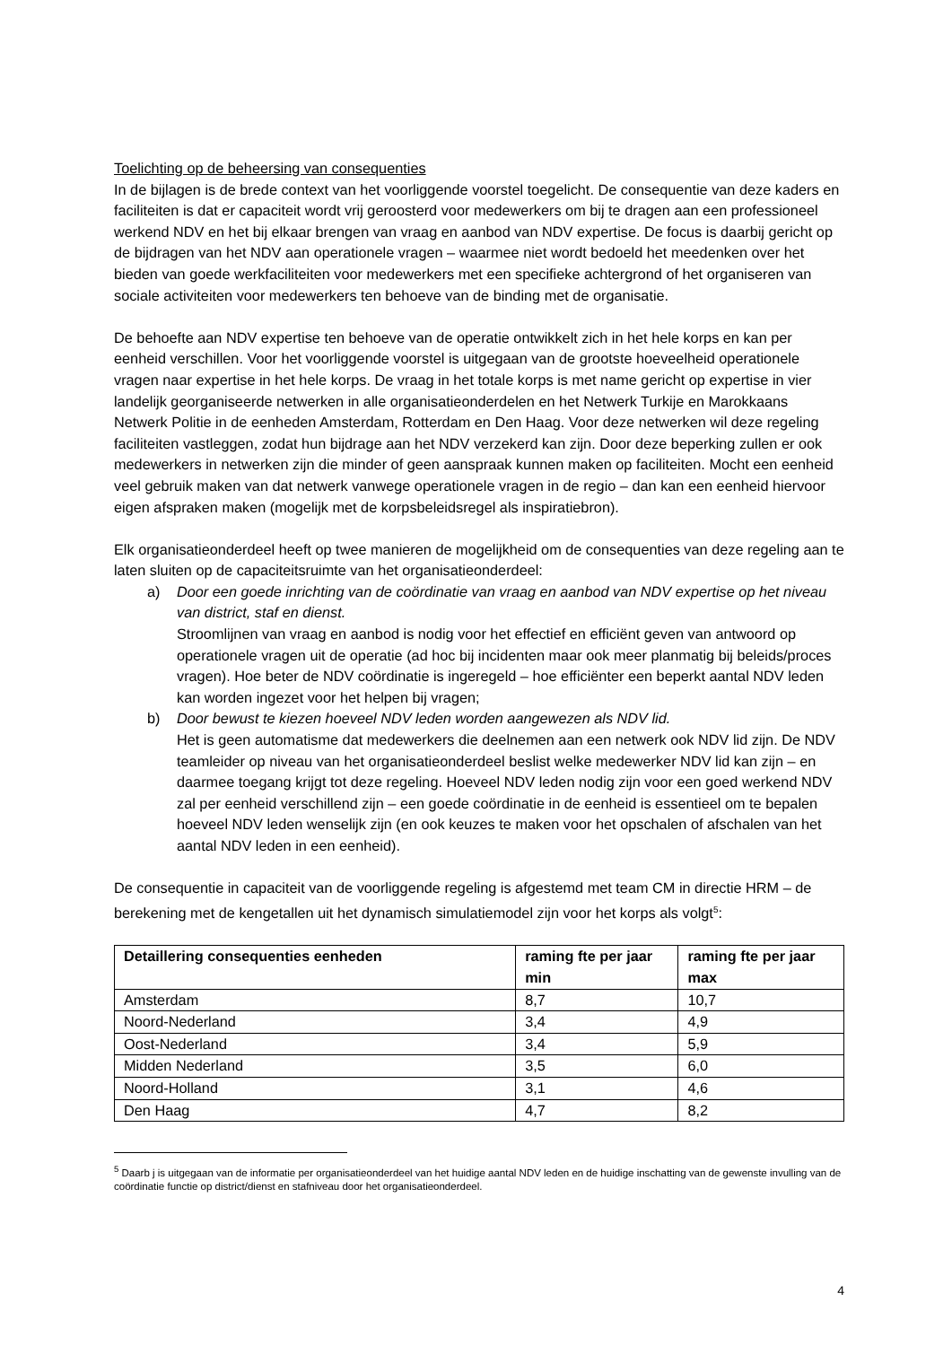Toelichting op de beheersing van consequenties
In de bijlagen is de brede context van het voorliggende voorstel toegelicht. De consequentie van deze kaders en faciliteiten is dat er capaciteit wordt vrij geroosterd voor medewerkers om bij te dragen aan een professioneel werkend NDV en het bij elkaar brengen van vraag en aanbod van NDV expertise. De focus is daarbij gericht op de bijdragen van het NDV aan operationele vragen – waarmee niet wordt bedoeld het meedenken over het bieden van goede werkfaciliteiten voor medewerkers met een specifieke achtergrond of het organiseren van sociale activiteiten voor medewerkers ten behoeve van de binding met de organisatie.
De behoefte aan NDV expertise ten behoeve van de operatie ontwikkelt zich in het hele korps en kan per eenheid verschillen. Voor het voorliggende voorstel is uitgegaan van de grootste hoeveelheid operationele vragen naar expertise in het hele korps. De vraag in het totale korps is met name gericht op expertise in vier landelijk georganiseerde netwerken in alle organisatieonderdelen en het Netwerk Turkije en Marokkaans Netwerk Politie in de eenheden Amsterdam, Rotterdam en Den Haag. Voor deze netwerken wil deze regeling faciliteiten vastleggen, zodat hun bijdrage aan het NDV verzekerd kan zijn. Door deze beperking zullen er ook medewerkers in netwerken zijn die minder of geen aanspraak kunnen maken op faciliteiten. Mocht een eenheid veel gebruik maken van dat netwerk vanwege operationele vragen in de regio – dan kan een eenheid hiervoor eigen afspraken maken (mogelijk met de korpsbeleidsregel als inspiratiebron).
Elk organisatieonderdeel heeft op twee manieren de mogelijkheid om de consequenties van deze regeling aan te laten sluiten op de capaciteitsruimte van het organisatieonderdeel:
a) Door een goede inrichting van de coördinatie van vraag en aanbod van NDV expertise op het niveau van district, staf en dienst.
Stroomlijnen van vraag en aanbod is nodig voor het effectief en efficiënt geven van antwoord op operationele vragen uit de operatie (ad hoc bij incidenten maar ook meer planmatig bij beleids/proces vragen). Hoe beter de NDV coördinatie is ingeregeld – hoe efficiënter een beperkt aantal NDV leden kan worden ingezet voor het helpen bij vragen;
b) Door bewust te kiezen hoeveel NDV leden worden aangewezen als NDV lid.
Het is geen automatisme dat medewerkers die deelnemen aan een netwerk ook NDV lid zijn. De NDV teamleider op niveau van het organisatieonderdeel beslist welke medewerker NDV lid kan zijn – en daarmee toegang krijgt tot deze regeling. Hoeveel NDV leden nodig zijn voor een goed werkend NDV zal per eenheid verschillend zijn – een goede coördinatie in de eenheid is essentieel om te bepalen hoeveel NDV leden wenselijk zijn (en ook keuzes te maken voor het opschalen of afschalen van het aantal NDV leden in een eenheid).
De consequentie in capaciteit van de voorliggende regeling is afgestemd met team CM in directie HRM – de berekening met de kengetallen uit het dynamisch simulatiemodel zijn voor het korps als volgt<sup>5</sup>:
| Detaillering consequenties eenheden | raming fte per jaar min | raming fte per jaar max |
| --- | --- | --- |
| Amsterdam | 8,7 | 10,7 |
| Noord-Nederland | 3,4 | 4,9 |
| Oost-Nederland | 3,4 | 5,9 |
| Midden Nederland | 3,5 | 6,0 |
| Noord-Holland | 3,1 | 4,6 |
| Den Haag | 4,7 | 8,2 |
<sup>5</sup> Daarb j is uitgegaan van de informatie per organisatieonderdeel van het huidige aantal NDV leden en de huidige inschatting van de gewenste invulling van de coördinatie functie op district/dienst en stafniveau door het organisatieonderdeel.
4